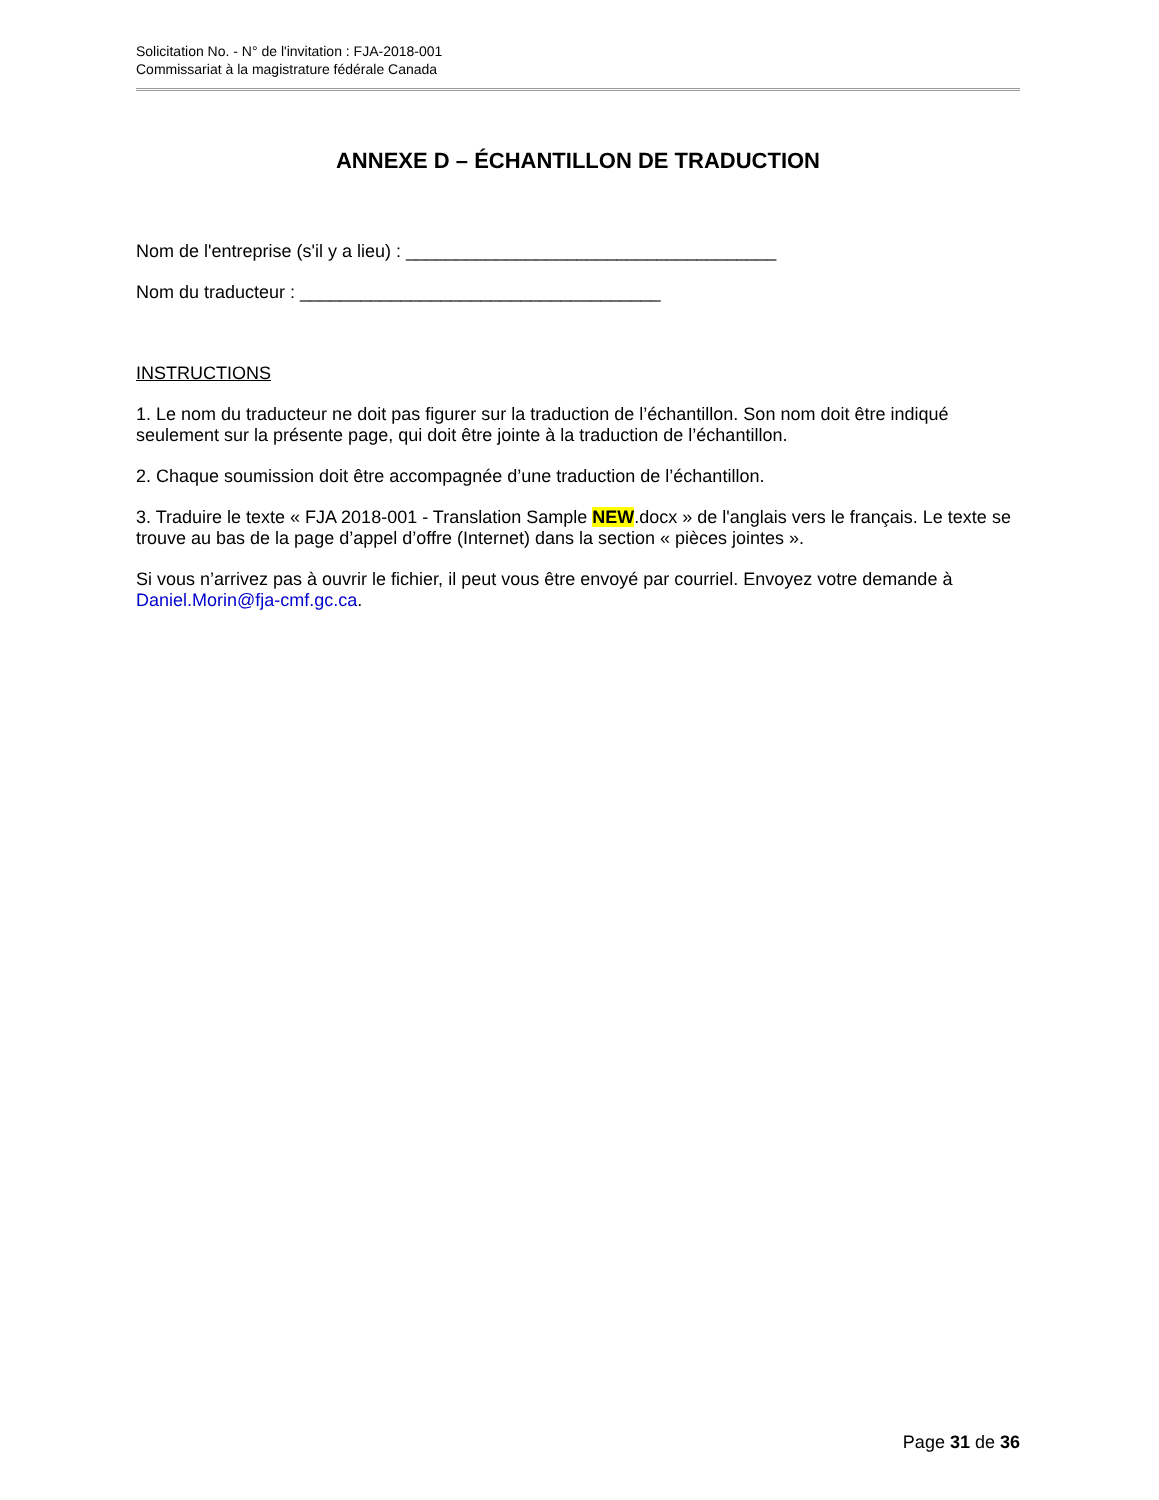Solicitation No. - N° de l'invitation : FJA-2018-001
Commissariat à la magistrature fédérale Canada
ANNEXE D – ÉCHANTILLON DE TRADUCTION
Nom de l'entreprise (s'il y a lieu) : _____________________________________
Nom du traducteur : ____________________________________
INSTRUCTIONS
1. Le nom du traducteur ne doit pas figurer sur la traduction de l’échantillon. Son nom doit être indiqué seulement sur la présente page, qui doit être jointe à la traduction de l’échantillon.
2. Chaque soumission doit être accompagnée d’une traduction de l’échantillon.
3. Traduire le texte « FJA 2018-001 - Translation Sample NEW.docx » de l'anglais vers le français. Le texte se trouve au bas de la page d’appel d’offre (Internet) dans la section « pièces jointes ».
Si vous n’arrivez pas à ouvrir le fichier, il peut vous être envoyé par courriel. Envoyez votre demande à Daniel.Morin@fja-cmf.gc.ca.
Page 31 de 36